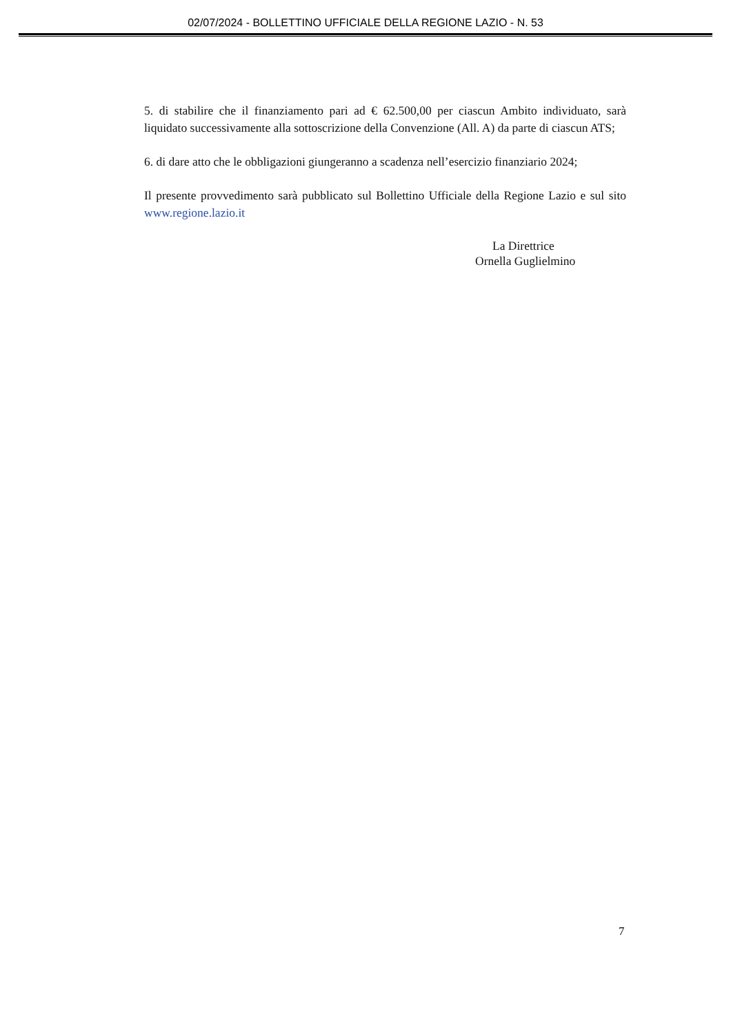02/07/2024 - BOLLETTINO UFFICIALE DELLA REGIONE LAZIO - N. 53
5. di stabilire che il finanziamento pari ad € 62.500,00 per ciascun Ambito individuato, sarà liquidato successivamente alla sottoscrizione della Convenzione (All. A) da parte di ciascun ATS;
6. di dare atto che le obbligazioni giungeranno a scadenza nell’esercizio finanziario 2024;
Il presente provvedimento sarà pubblicato sul Bollettino Ufficiale della Regione Lazio e sul sito www.regione.lazio.it
La Direttrice
Ornella Guglielmino
7